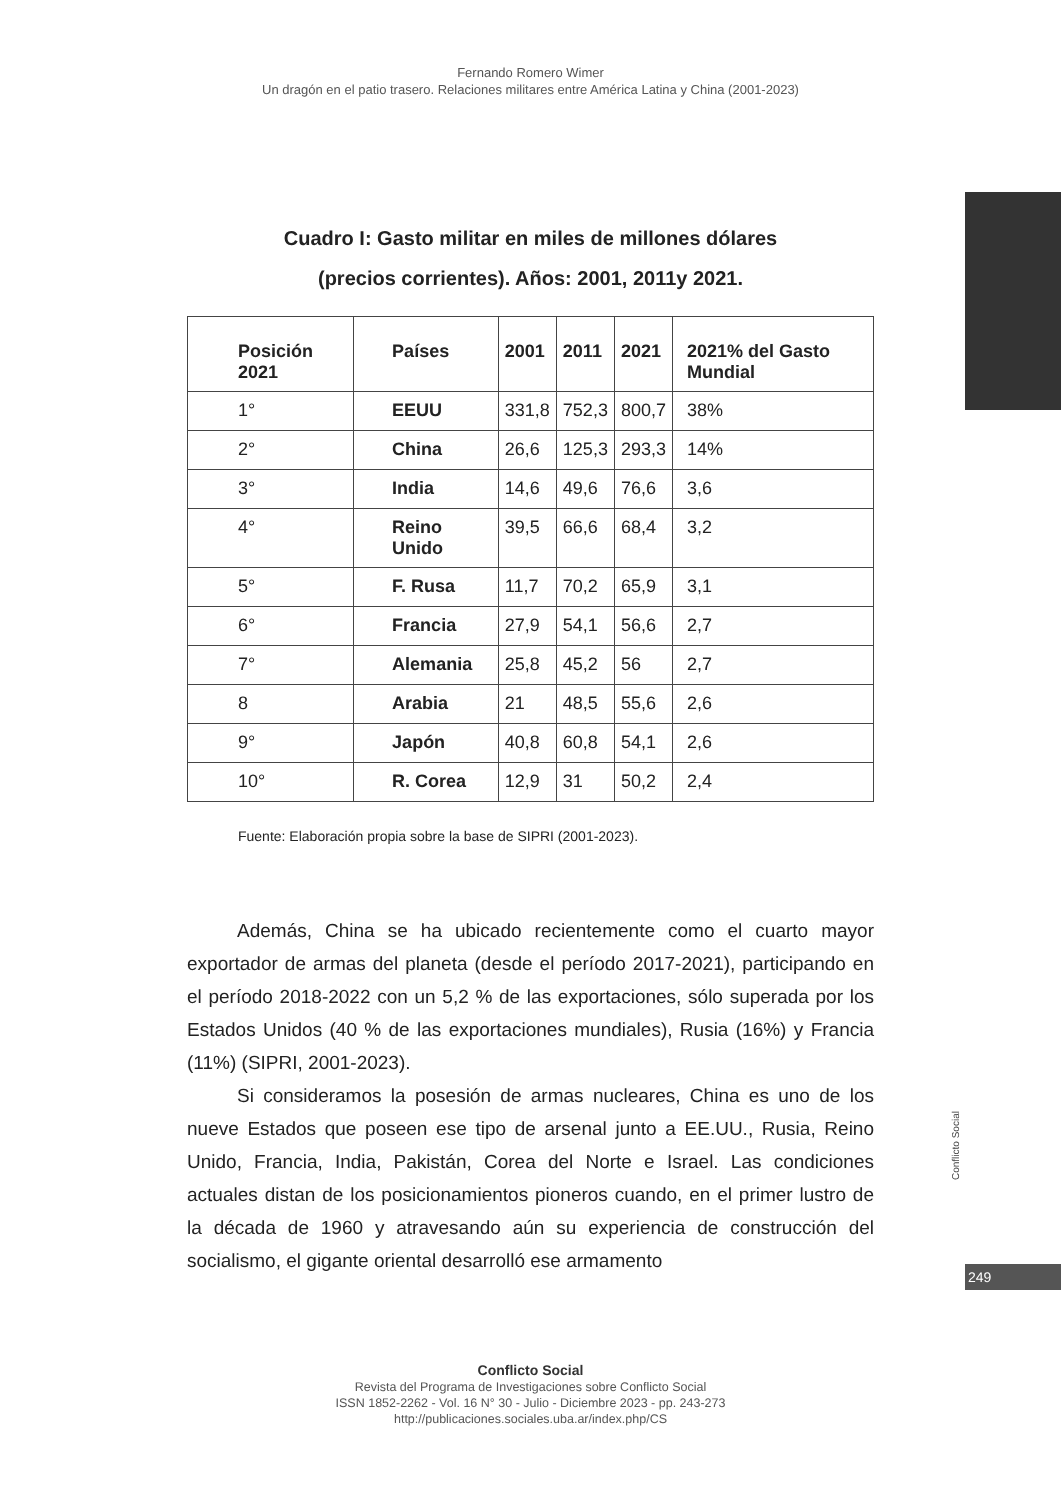Fernando Romero Wimer
Un dragón en el patio trasero. Relaciones militares entre América Latina y China (2001-2023)
Cuadro I: Gasto militar en miles de millones dólares
(precios corrientes). Años: 2001, 2011y 2021.
| Posición 2021 | Países | 2001 | 2011 | 2021 | 2021% del Gasto Mundial |
| --- | --- | --- | --- | --- | --- |
| 1° | EEUU | 331,8 | 752,3 | 800,7 | 38% |
| 2° | China | 26,6 | 125,3 | 293,3 | 14% |
| 3° | India | 14,6 | 49,6 | 76,6 | 3,6 |
| 4° | Reino Unido | 39,5 | 66,6 | 68,4 | 3,2 |
| 5° | F. Rusa | 11,7 | 70,2 | 65,9 | 3,1 |
| 6° | Francia | 27,9 | 54,1 | 56,6 | 2,7 |
| 7° | Alemania | 25,8 | 45,2 | 56 | 2,7 |
| 8 | Arabia | 21 | 48,5 | 55,6 | 2,6 |
| 9° | Japón | 40,8 | 60,8 | 54,1 | 2,6 |
| 10° | R. Corea | 12,9 | 31 | 50,2 | 2,4 |
Fuente: Elaboración propia sobre la base de SIPRI (2001-2023).
Además, China se ha ubicado recientemente como el cuarto mayor exportador de armas del planeta (desde el período 2017-2021), participando en el período 2018-2022 con un 5,2 % de las exportaciones, sólo superada por los Estados Unidos (40 % de las exportaciones mundiales), Rusia (16%) y Francia (11%) (SIPRI, 2001-2023).
Si consideramos la posesión de armas nucleares, China es uno de los nueve Estados que poseen ese tipo de arsenal junto a EE.UU., Rusia, Reino Unido, Francia, India, Pakistán, Corea del Norte e Israel. Las condiciones actuales distan de los posicionamientos pioneros cuando, en el primer lustro de la década de 1960 y atravesando aún su experiencia de construcción del socialismo, el gigante oriental desarrolló ese armamento
Conflicto Social
249
Conflicto Social
Revista del Programa de Investigaciones sobre Conflicto Social
ISSN 1852-2262 - Vol. 16 N° 30 - Julio - Diciembre 2023 - pp. 243-273
http://publicaciones.sociales.uba.ar/index.php/CS